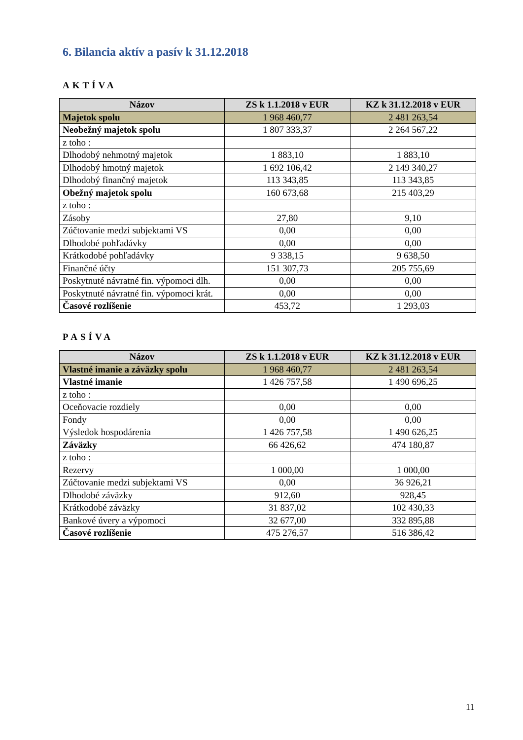6. Bilancia aktív a pasív k 31.12.2018
AKTÍVA
| Názov | ZS k 1.1.2018 v EUR | KZ k 31.12.2018 v EUR |
| --- | --- | --- |
| Majetok spolu | 1 968 460,77 | 2 481 263,54 |
| Neobežný majetok spolu | 1 807 333,37 | 2 264 567,22 |
| z toho : | | |
| Dlhodobý nehmotný majetok | 1 883,10 | 1 883,10 |
| Dlhodobý hmotný majetok | 1 692 106,42 | 2 149 340,27 |
| Dlhodobý finančný majetok | 113 343,85 | 113 343,85 |
| Obežný majetok spolu | 160 673,68 | 215 403,29 |
| z toho : | | |
| Zásoby | 27,80 | 9,10 |
| Zúčtovanie medzi subjektami VS | 0,00 | 0,00 |
| Dlhodobé pohľadávky | 0,00 | 0,00 |
| Krátkodobé pohľadávky | 9 338,15 | 9 638,50 |
| Finančné účty | 151 307,73 | 205 755,69 |
| Poskytnuté návratné fin. výpomoci dlh. | 0,00 | 0,00 |
| Poskytnuté návratné fin. výpomoci krát. | 0,00 | 0,00 |
| Časové rozlíšenie | 453,72 | 1 293,03 |
PASÍVA
| Názov | ZS k 1.1.2018 v EUR | KZ k 31.12.2018 v EUR |
| --- | --- | --- |
| Vlastné imanie a záväzky spolu | 1 968 460,77 | 2 481 263,54 |
| Vlastné imanie | 1 426 757,58 | 1 490 696,25 |
| z toho : | | |
| Oceňovacie rozdiely | 0,00 | 0,00 |
| Fondy | 0,00 | 0,00 |
| Výsledok hospodárenia | 1 426 757,58 | 1 490 626,25 |
| Záväzky | 66 426,62 | 474 180,87 |
| z toho : | | |
| Rezervy | 1 000,00 | 1 000,00 |
| Zúčtovanie medzi subjektami VS | 0,00 | 36 926,21 |
| Dlhodobé záväzky | 912,60 | 928,45 |
| Krátkodobé záväzky | 31 837,02 | 102 430,33 |
| Bankové úvery a výpomoci | 32 677,00 | 332 895,88 |
| Časové rozlíšenie | 475 276,57 | 516 386,42 |
11